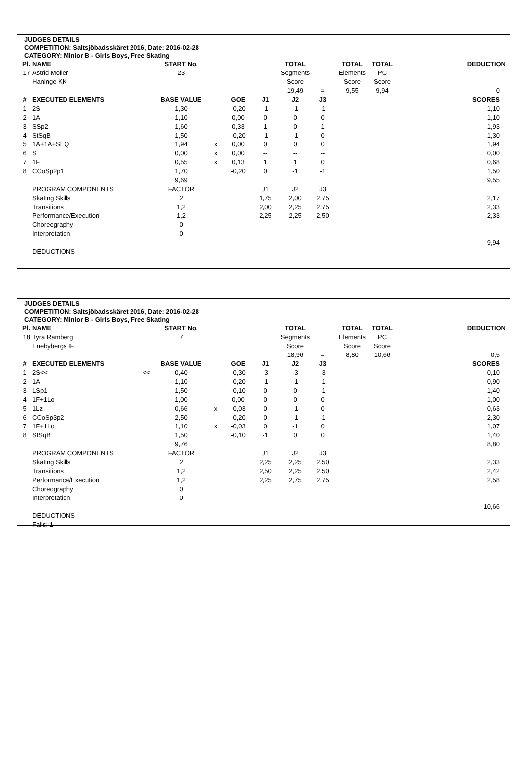JUDGES DETAILS
COMPETITION: Saltsjöbadsskäret 2016, Date: 2016-02-28
CATEGORY: Minior B - Girls Boys, Free Skating
| Pl. | NAME | | START No. | | | | TOTAL | | TOTAL | TOTAL | DEDUCTION |
| 17 | Astrid Möller | | 23 | | | | Segments | | Elements | PC | |
| | Haninge KK | | | | | | Score | | Score | Score | |
| | | | | | | | 19,49 | = | 9,55 | 9,94 | 0 |
| # | EXECUTED ELEMENTS | | BASE VALUE | | GOE | J1 | J2 | J3 | | | SCORES |
| 1 | 2S | | 1,30 | | -0,20 | -1 | -1 | -1 | | | 1,10 |
| 2 | 1A | | 1,10 | | 0,00 | 0 | 0 | 0 | | | 1,10 |
| 3 | SSp2 | | 1,60 | | 0,33 | 1 | 0 | 1 | | | 1,93 |
| 4 | StSqB | | 1,50 | | -0,20 | -1 | -1 | 0 | | | 1,30 |
| 5 | 1A+1A+SEQ | | 1,94 | x | 0,00 | 0 | 0 | 0 | | | 1,94 |
| 6 | S | | 0,00 | x | 0,00 | -- | -- | -- | | | 0,00 |
| 7 | 1F | | 0,55 | x | 0,13 | 1 | 1 | 0 | | | 0,68 |
| 8 | CCoSp2p1 | | 1,70 | | -0,20 | 0 | -1 | -1 | | | 1,50 |
| | | | 9,69 | | | | | | | | 9,55 |
| | PROGRAM COMPONENTS | | FACTOR | | | J1 | J2 | J3 | | | |
| | Skating Skills | | 2 | | | 1,75 | 2,00 | 2,75 | | | 2,17 |
| | Transitions | | 1,2 | | | 2,00 | 2,25 | 2,75 | | | 2,33 |
| | Performance/Execution | | 1,2 | | | 2,25 | 2,25 | 2,50 | | | 2,33 |
| | Choreography | | 0 | | | | | | | | |
| | Interpretation | | 0 | | | | | | | | |
| | | | | | | | | | | | 9,94 |
| | DEDUCTIONS | | | | | | | | | | |
JUDGES DETAILS
COMPETITION: Saltsjöbadsskäret 2016, Date: 2016-02-28
CATEGORY: Minior B - Girls Boys, Free Skating
| Pl. | NAME | | START No. | | | | TOTAL | | TOTAL | TOTAL | DEDUCTION |
| 18 | Tyra Ramberg | | 7 | | | | Segments | | Elements | PC | |
| | Enebybergs IF | | | | | | Score | | Score | Score | |
| | | | | | | | 18,96 | = | 8,80 | 10,66 | 0,5 |
| # | EXECUTED ELEMENTS | | BASE VALUE | | GOE | J1 | J2 | J3 | | | SCORES |
| 1 | 2S<< | << | 0,40 | | -0,30 | -3 | -3 | -3 | | | 0,10 |
| 2 | 1A | | 1,10 | | -0,20 | -1 | -1 | -1 | | | 0,90 |
| 3 | LSp1 | | 1,50 | | -0,10 | 0 | 0 | -1 | | | 1,40 |
| 4 | 1F+1Lo | | 1,00 | | 0,00 | 0 | 0 | 0 | | | 1,00 |
| 5 | 1Lz | | 0,66 | x | -0,03 | 0 | -1 | 0 | | | 0,63 |
| 6 | CCoSp3p2 | | 2,50 | | -0,20 | 0 | -1 | -1 | | | 2,30 |
| 7 | 1F+1Lo | | 1,10 | x | -0,03 | 0 | -1 | 0 | | | 1,07 |
| 8 | StSqB | | 1,50 | | -0,10 | -1 | 0 | 0 | | | 1,40 |
| | | | 9,76 | | | | | | | | 8,80 |
| | PROGRAM COMPONENTS | | FACTOR | | | J1 | J2 | J3 | | | |
| | Skating Skills | | 2 | | | 2,25 | 2,25 | 2,50 | | | 2,33 |
| | Transitions | | 1,2 | | | 2,50 | 2,25 | 2,50 | | | 2,42 |
| | Performance/Execution | | 1,2 | | | 2,25 | 2,75 | 2,75 | | | 2,58 |
| | Choreography | | 0 | | | | | | | | |
| | Interpretation | | 0 | | | | | | | | |
| | | | | | | | | | | | 10,66 |
| | DEDUCTIONS | | | | | | | | | | |
| | Falls: 1 | | | | | | | | | | |